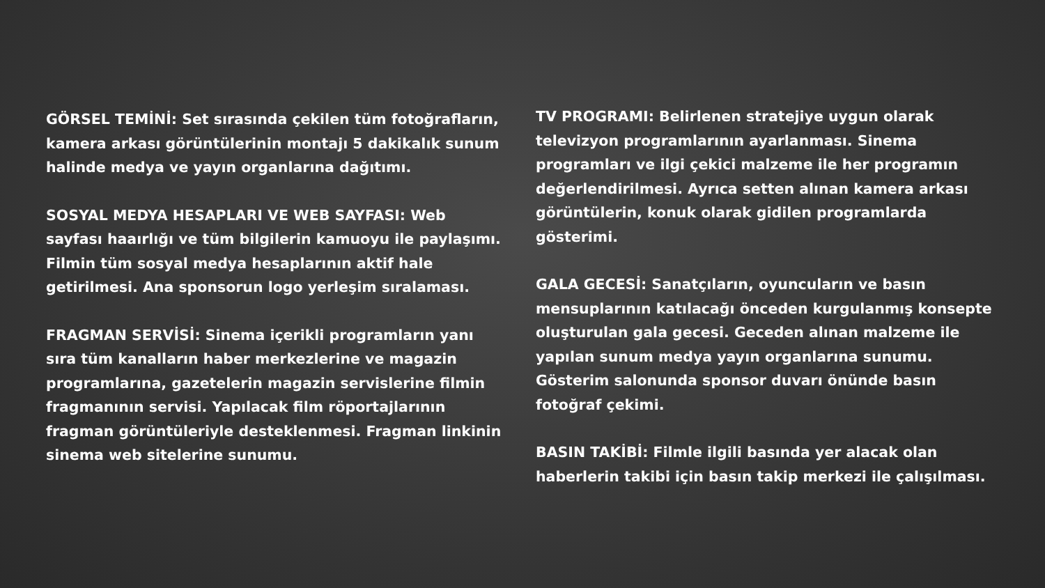GÖRSEL TEMİNİ: Set sırasında çekilen tüm fotoğrafların, kamera arkası görüntülerinin montajı 5 dakikalık sunum halinde medya ve yayın organlarına dağıtımı.
SOSYAL MEDYA HESAPLARI VE WEB SAYFASI: Web sayfası haaırlığı ve tüm bilgilerin kamuoyu ile paylaşımı. Filmin tüm sosyal medya hesaplarının aktif hale getirilmesi. Ana sponsorun logo yerleşim sıralaması.
FRAGMAN SERVİSİ: Sinema içerikli programların yanı sıra tüm kanalların haber merkezlerine ve magazin programlarına, gazetelerin magazin servislerine filmin fragmanının servisi. Yapılacak film röportajlarının fragman görüntüleriyle desteklenmesi. Fragman linkinin sinema web sitelerine sunumu.
TV PROGRAMI: Belirlenen stratejiye uygun olarak televizyon programlarının ayarlanması. Sinema programları ve ilgi çekici malzeme ile her programın değerlendirilmesi. Ayrıca setten alınan kamera arkası görüntülerin, konuk olarak gidilen programlarda gösterimi.
GALA GECESİ: Sanatçıların, oyuncuların ve basın mensuplarının katılacağı önceden kurgulanmış konsepte oluşturulan gala gecesi. Geceden alınan malzeme ile yapılan sunum medya yayın organlarına sunumu. Gösterim salonunda sponsor duvarı önünde basın fotoğraf çekimi.
BASIN TAKİBİ: Filmle ilgili basında yer alacak olan haberlerin takibi için basın takip merkezi ile çalışılması.